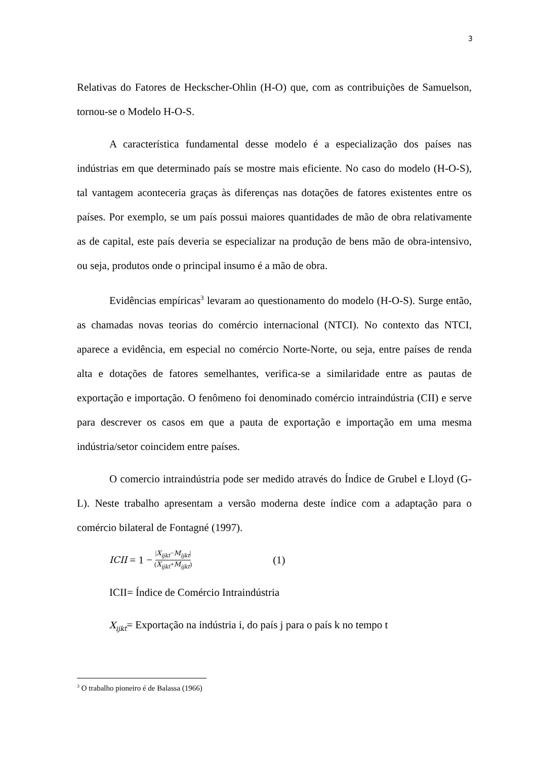3
Relativas do Fatores de Heckscher-Ohlin (H-O) que, com as contribuições de Samuelson, tornou-se o Modelo H-O-S.
A característica fundamental desse modelo é a especialização dos países nas indústrias em que determinado país se mostre mais eficiente. No caso do modelo (H-O-S), tal vantagem aconteceria graças às diferenças nas dotações de fatores existentes entre os países. Por exemplo, se um país possui maiores quantidades de mão de obra relativamente as de capital, este país deveria se especializar na produção de bens mão de obra-intensivo, ou seja, produtos onde o principal insumo é a mão de obra.
Evidências empíricas<sup>3</sup> levaram ao questionamento do modelo (H-O-S). Surge então, as chamadas novas teorias do comércio internacional (NTCI). No contexto das NTCI, aparece a evidência, em especial no comércio Norte-Norte, ou seja, entre países de renda alta e dotações de fatores semelhantes, verifica-se a similaridade entre as pautas de exportação e importação. O fenômeno foi denominado comércio intraindústria (CII) e serve para descrever os casos em que a pauta de exportação e importação em uma mesma indústria/setor coincidem entre países.
O comercio intraindústria pode ser medido através do Índice de Grubel e Lloyd (G-L). Neste trabalho apresentam a versão moderna deste índice com a adaptação para o comércio bilateral de Fontagné (1997).
ICII = 1 − |X<sub>ijkt</sub>−M<sub>ijkt</sub>| (X<sub>ijkt</sub>+M<sub>ijkt</sub>) (1)
ICII= Índice de Comércio Intraindústria
X<sub>ijkt</sub>= Exportação na indústria i, do país j para o país k no tempo t
<sup>3</sup> O trabalho pioneiro é de Balassa (1966)